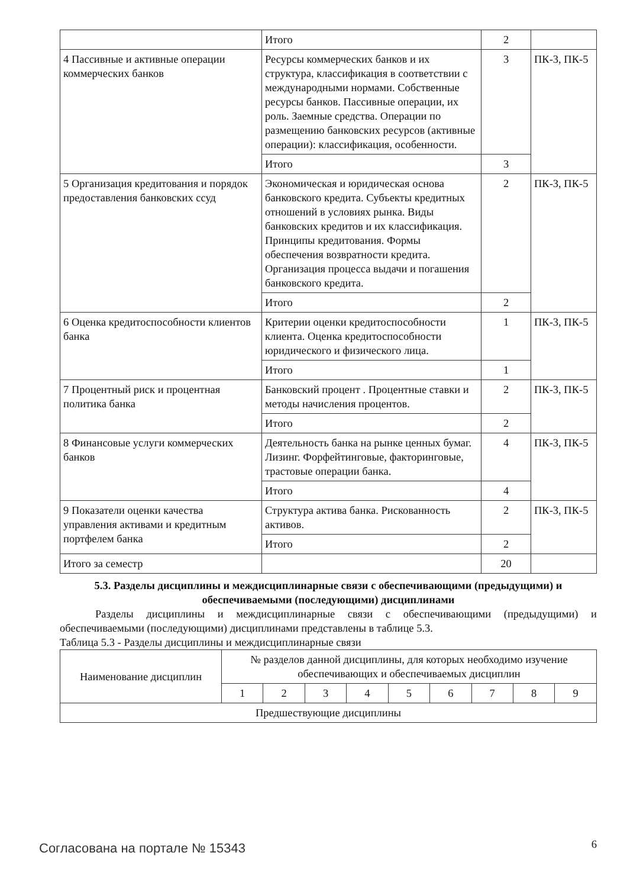| | Итого | 2 | |
| 4 Пассивные и активные операции коммерческих банков | Ресурсы коммерческих банков и их структура, классификация в соответствии с международными нормами. Собственные ресурсы банков. Пассивные операции, их роль. Заемные средства. Операции по размещению банковских ресурсов (активные операции): классификация, особенности. | 3 | ПК-3, ПК-5 |
| | Итого | 3 | |
| 5 Организация кредитования и порядок предоставления банковских ссуд | Экономическая и юридическая основа банковского кредита. Субъекты кредитных отношений в условиях рынка. Виды банковских кредитов и их классификация. Принципы кредитования. Формы обеспечения возвратности кредита. Организация процесса выдачи и погашения банковского кредита. | 2 | ПК-3, ПК-5 |
| | Итого | 2 | |
| 6 Оценка кредитоспособности клиентов банка | Критерии оценки кредитоспособности клиента. Оценка кредитоспособности юридического и физического лица. | 1 | ПК-3, ПК-5 |
| | Итого | 1 | |
| 7 Процентный риск и процентная политика банка | Банковский процент . Процентные ставки и методы начисления процентов. | 2 | ПК-3, ПК-5 |
| | Итого | 2 | |
| 8 Финансовые услуги коммерческих банков | Деятельность банка на рынке ценных бумаг. Лизинг. Форфейтинговые, факторинговые, трастовые операции банка. | 4 | ПК-3, ПК-5 |
| | Итого | 4 | |
| 9 Показатели оценки качества управления активами и кредитным портфелем банка | Структура актива банка. Рискованность активов. | 2 | ПК-3, ПК-5 |
| | Итого | 2 | |
| Итого за семестр | | 20 | |
5.3. Разделы дисциплины и междисциплинарные связи с обеспечивающими (предыдущими) и обеспечиваемыми (последующими) дисциплинами
Разделы дисциплины и междисциплинарные связи с обеспечивающими (предыдущими) и обеспечиваемыми (последующими) дисциплинами представлены в таблице 5.3.
Таблица 5.3 - Разделы дисциплины и междисциплинарные связи
| Наименование дисциплин | № разделов данной дисциплины, для которых необходимо изучение обеспечивающих и обеспечиваемых дисциплин | | | | | | | | |
| --- | --- | --- | --- | --- | --- | --- | --- | --- | --- |
| | 1 | 2 | 3 | 4 | 5 | 6 | 7 | 8 | 9 |
| Предшествующие дисциплины | | | | | | | | | |
Согласована на портале № 15343 6